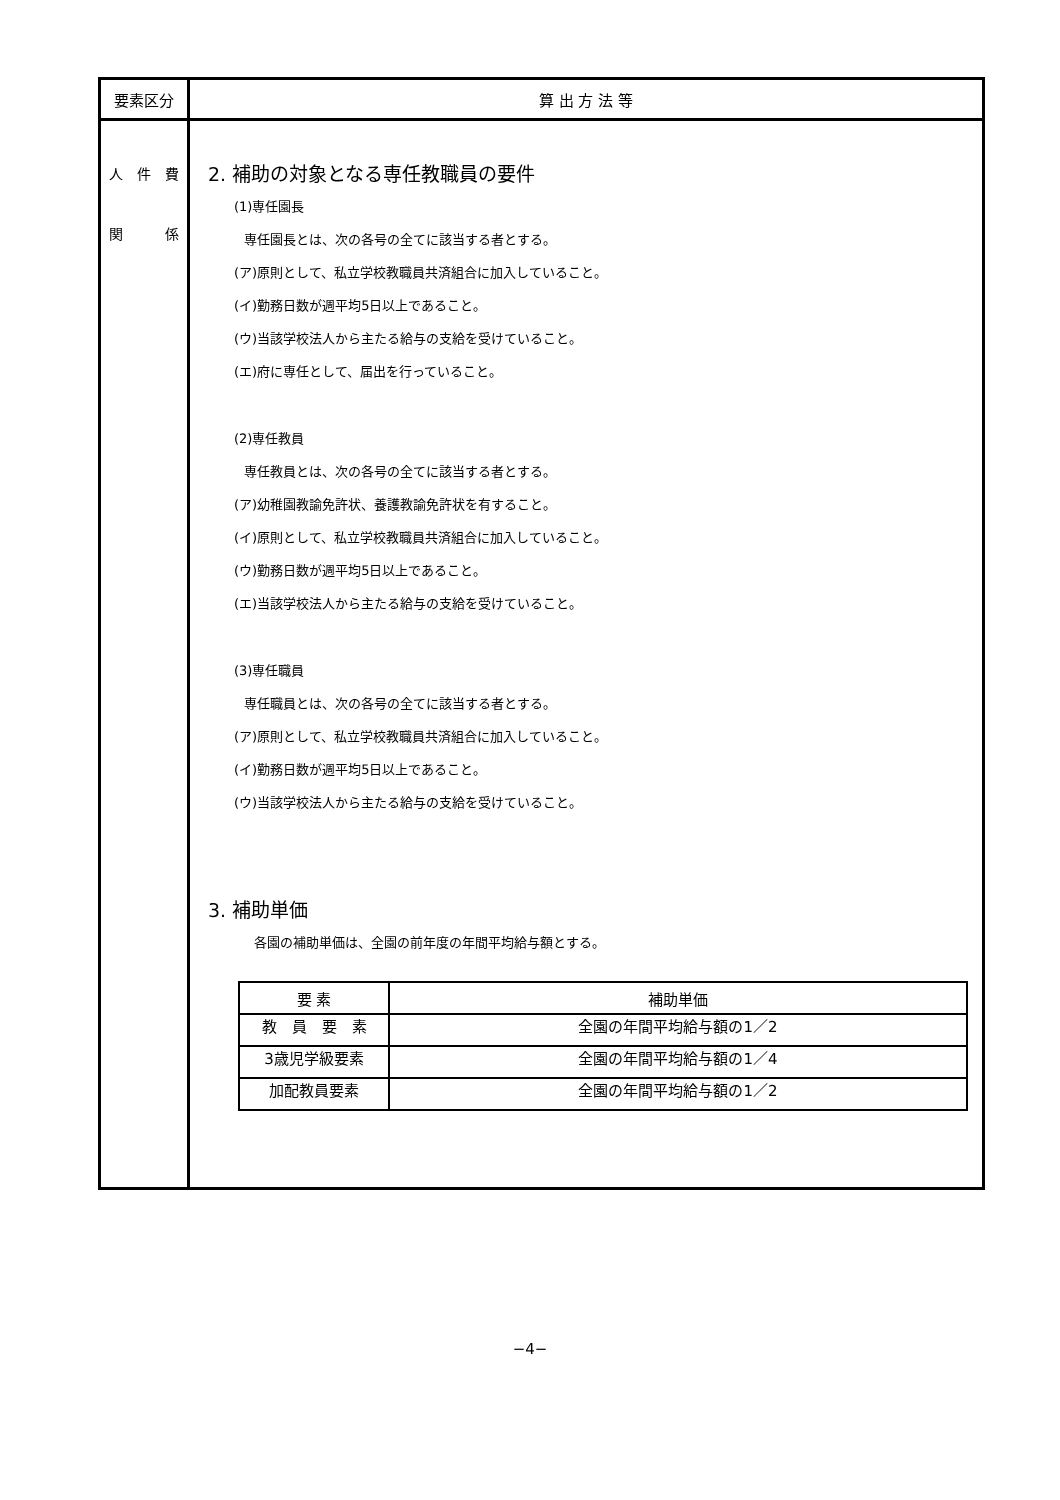| 要素区分 | 算 出 方 法 等 |
| --- | --- |
| 人 件 費 関 係 | 2. 補助の対象となる専任教職員の要件 (1)専任園長 専任園長とは、次の各号の全てに該当する者とする。 (ア)原則として、私立学校教職員共済組合に加入していること。 (イ)勤務日数が週平均5日以上であること。 (ウ)当該学校法人から主たる給与の支給を受けていること。 (エ)府に専任として、届出を行っていること。 (2)専任教員 専任教員とは、次の各号の全てに該当する者とする。 (ア)幼稚園教諭免許状、養護教諭免許状を有すること。 (イ)原則として、私立学校教職員共済組合に加入していること。 (ウ)勤務日数が週平均5日以上であること。 (エ)当該学校法人から主たる給与の支給を受けていること。 (3)専任職員 専任職員とは、次の各号の全てに該当する者とする。 (ア)原則として、私立学校教職員共済組合に加入していること。 (イ)勤務日数が週平均5日以上であること。 (ウ)当該学校法人から主たる給与の支給を受けていること。 3. 補助単価 各園の補助単価は、全園の前年度の年間平均給与額とする。 / 要 素 / 補助単価 / / --- / --- / / 教 員 要 素 / 全園の年間平均給与額の1／2 / / 3歳児学級要素 / 全園の年間平均給与額の1／4 / / 加配教員要素 / 全園の年間平均給与額の1／2 / |
−4−